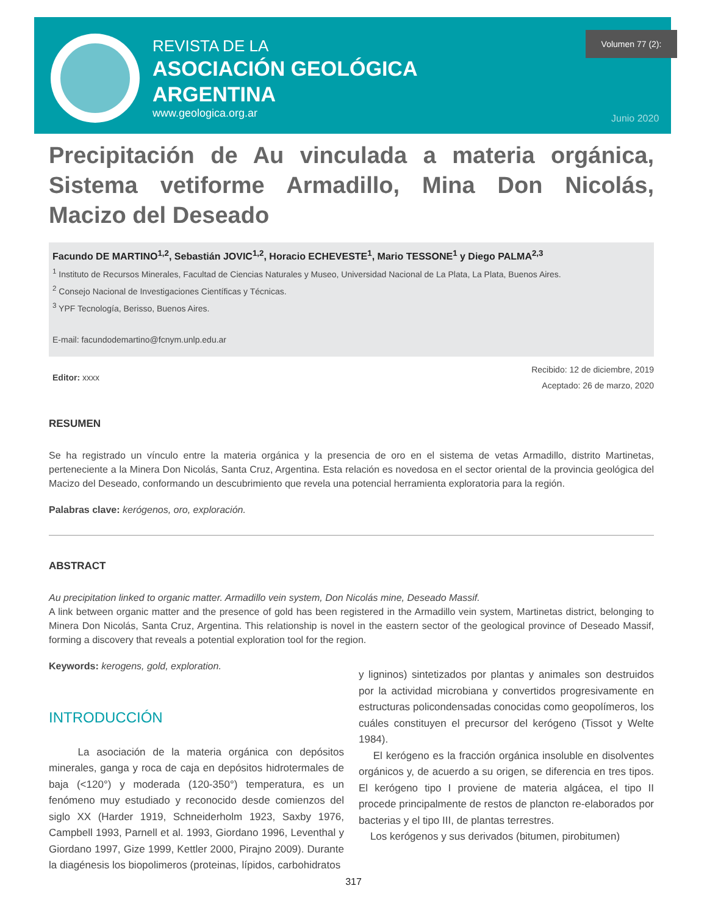REVISTA DE LA
ASOCIACIÓN GEOLÓGICA
ARGENTINA
www.geologica.org.ar
Volumen 77 (2):
Junio 2020
Precipitación de Au vinculada a materia orgánica, Sistema vetiforme Armadillo, Mina Don Nicolás, Macizo del Deseado
Facundo DE MARTINO<sup>1,2</sup>, Sebastián JOVIC<sup>1,2</sup>, Horacio ECHEVESTE<sup>1</sup>, Mario TESSONE<sup>1</sup> y Diego PALMA<sup>2,3</sup>
<sup>1</sup> Instituto de Recursos Minerales, Facultad de Ciencias Naturales y Museo, Universidad Nacional de La Plata, La Plata, Buenos Aires.
<sup>2</sup> Consejo Nacional de Investigaciones Científicas y Técnicas.
<sup>3</sup> YPF Tecnología, Berisso, Buenos Aires.
E-mail: facundodemartino@fcnym.unlp.edu.ar
Editor: xxxx
Recibido: 12 de diciembre, 2019
Aceptado: 26 de marzo, 2020
RESUMEN
Se ha registrado un vínculo entre la materia orgánica y la presencia de oro en el sistema de vetas Armadillo, distrito Martinetas, perteneciente a la Minera Don Nicolás, Santa Cruz, Argentina. Esta relación es novedosa en el sector oriental de la provincia geológica del Macizo del Deseado, conformando un descubrimiento que revela una potencial herramienta exploratoria para la región.
Palabras clave: kerógenos, oro, exploración.
ABSTRACT
Au precipitation linked to organic matter. Armadillo vein system, Don Nicolás mine, Deseado Massif.
A link between organic matter and the presence of gold has been registered in the Armadillo vein system, Martinetas district, belonging to Minera Don Nicolás, Santa Cruz, Argentina. This relationship is novel in the eastern sector of the geological province of Deseado Massif, forming a discovery that reveals a potential exploration tool for the region.
Keywords: kerogens, gold, exploration.
INTRODUCCIÓN
La asociación de la materia orgánica con depósitos minerales, ganga y roca de caja en depósitos hidrotermales de baja (<120°) y moderada (120-350°) temperatura, es un fenómeno muy estudiado y reconocido desde comienzos del siglo XX (Harder 1919, Schneiderholm 1923, Saxby 1976, Campbell 1993, Parnell et al. 1993, Giordano 1996, Leventhal y Giordano 1997, Gize 1999, Kettler 2000, Pirajno 2009). Durante la diagénesis los biopolimeros (proteinas, lípidos, carbohidratos
y ligninos) sintetizados por plantas y animales son destruidos por la actividad microbiana y convertidos progresivamente en estructuras policondensadas conocidas como geopolímeros, los cuáles constituyen el precursor del kerógeno (Tissot y Welte 1984).
El kerógeno es la fracción orgánica insoluble en disolventes orgánicos y, de acuerdo a su origen, se diferencia en tres tipos. El kerógeno tipo I proviene de materia algácea, el tipo II procede principalmente de restos de plancton re-elaborados por bacterias y el tipo III, de plantas terrestres.
Los kerógenos y sus derivados (bitumen, pirobitumen)
317